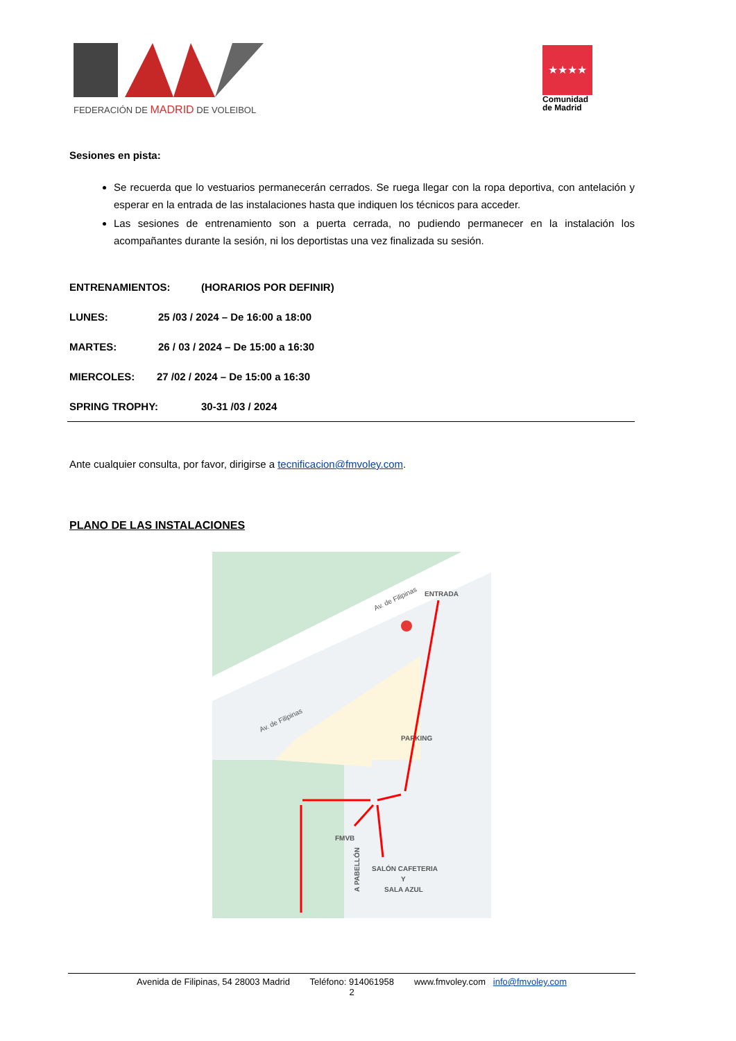FEDERACIÓN DE MADRID DE VOLEIBOL
★★★★
Comunidad de Madrid
Sesiones en pista:
Se recuerda que lo vestuarios permanecerán cerrados. Se ruega llegar con la ropa deportiva, con antelación y esperar en la entrada de las instalaciones hasta que indiquen los técnicos para acceder.
Las sesiones de entrenamiento son a puerta cerrada, no pudiendo permanecer en la instalación los acompañantes durante la sesión, ni los deportistas una vez finalizada su sesión.
ENTRENAMIENTOS: (HORARIOS POR DEFINIR)
LUNES: 25 /03 / 2024 – De 16:00 a 18:00
MARTES: 26 / 03 / 2024 – De 15:00 a 16:30
MIERCOLES: 27 /02 / 2024 – De 15:00 a 16:30
SPRING TROPHY: 30-31 /03 / 2024
Ante cualquier consulta, por favor, dirigirse a tecnificacion@fmvoley.com.
PLANO DE LAS INSTALACIONES
Av. de Filipinas
Av. de Filipinas
ENTRADA
PARKING
FMVB
SALÓN CAFETERIA
Y
SALA AZUL
A PABELLÓN
Avenida de Filipinas, 54 28003 Madrid Teléfono: 914061958 www.fmvoley.com info@fmvoley.com
2